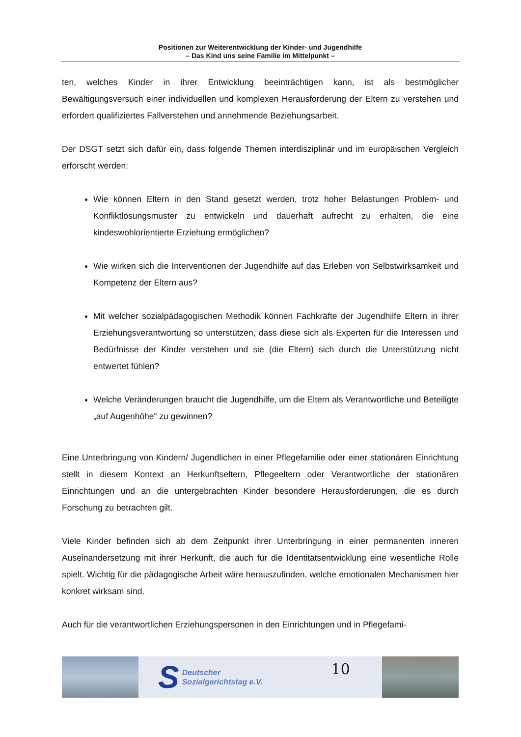Positionen zur Weiterentwicklung der Kinder- und Jugendhilfe
– Das Kind uns seine Familie im Mittelpunkt –
ten, welches Kinder in ihrer Entwicklung beeinträchtigen kann, ist als bestmöglicher Bewältigungsversuch einer individuellen und komplexen Herausforderung der Eltern zu verstehen und erfordert qualifiziertes Fallverstehen und annehmende Beziehungsarbeit.
Der DSGT setzt sich dafür ein, dass folgende Themen interdisziplinär und im europäischen Vergleich erforscht werden:
Wie können Eltern in den Stand gesetzt werden, trotz hoher Belastungen Problem- und Konfliktlösungsmuster zu entwickeln und dauerhaft aufrecht zu erhalten, die eine kindeswohlorientierte Erziehung ermöglichen?
Wie wirken sich die Interventionen der Jugendhilfe auf das Erleben von Selbstwirksamkeit und Kompetenz der Eltern aus?
Mit welcher sozialpädagogischen Methodik können Fachkräfte der Jugendhilfe Eltern in ihrer Erziehungsverantwortung so unterstützen, dass diese sich als Experten für die Interessen und Bedürfnisse der Kinder verstehen und sie (die Eltern) sich durch die Unterstützung nicht entwertet fühlen?
Welche Veränderungen braucht die Jugendhilfe, um die Eltern als Verantwortliche und Beteiligte „auf Augenhöhe“ zu gewinnen?
Eine Unterbringung von Kindern/ Jugendlichen in einer Pflegefamilie oder einer stationären Einrichtung stellt in diesem Kontext an Herkunftseltern, Pflegeeltern oder Verantwortliche der stationären Einrichtungen und an die untergebrachten Kinder besondere Herausforderungen, die es durch Forschung zu betrachten gilt.
Viele Kinder befinden sich ab dem Zeitpunkt ihrer Unterbringung in einer permanenten inneren Auseinandersetzung mit ihrer Herkunft, die auch für die Identitätsentwicklung eine wesentliche Rolle spielt. Wichtig für die pädagogische Arbeit wäre herauszufinden, welche emotionalen Mechanismen hier konkret wirksam sind.
Auch für die verantwortlichen Erziehungspersonen in den Einrichtungen und in Pflegefami-
S Deutscher
Sozialgerichtstag e.V.
10